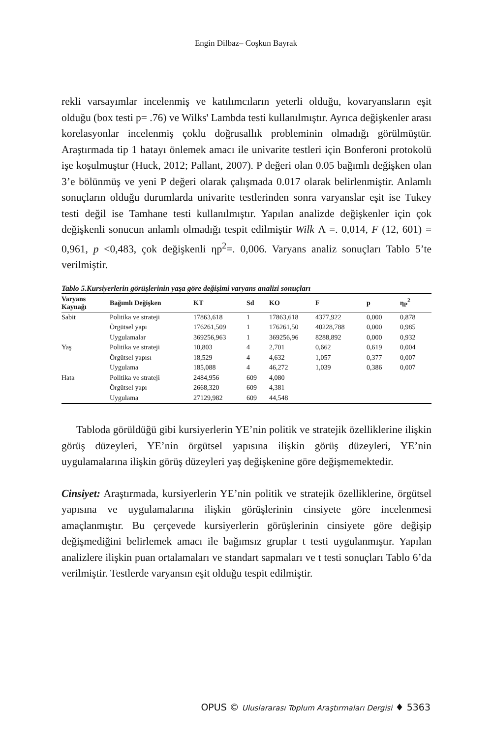Engin Dilbaz– Coşkun Bayrak
rekli varsayımlar incelenmiş ve katılımcıların yeterli olduğu, kovaryansların eşit olduğu (box testi p= .76) ve Wilks' Lambda testi kullanılmıştır. Ayrıca değişkenler arası korelasyonlar incelenmiş çoklu doğrusallık probleminin olmadığı görülmüştür. Araştırmada tip 1 hatayı önlemek amacı ile univarite testleri için Bonferoni protokolü işe koşulmuştur (Huck, 2012; Pallant, 2007). P değeri olan 0.05 bağımlı değişken olan 3’e bölünmüş ve yeni P değeri olarak çalışmada 0.017 olarak belirlenmiştir. Anlamlı sonuçların olduğu durumlarda univarite testlerinden sonra varyanslar eşit ise Tukey testi değil ise Tamhane testi kullanılmıştır. Yapılan analizde değişkenler için çok değişkenli sonucun anlamlı olmadığı tespit edilmiştir Wilk Λ =. 0,014, F (12, 601) = 0,961, p <0,483, çok değişkenli ηp<sup>2</sup>=. 0,006. Varyans analiz sonuçları Tablo 5’te verilmiştir.
Tablo 5.Kursiyerlerin görüşlerinin yaşa göre değişimi varyans analizi sonuçları
| Varyans Kaynağı | Bağımlı Değişken | KT | Sd | KO | F | p | η<sub>P</sub><sup>2</sup> |
| --- | --- | --- | --- | --- | --- | --- | --- |
| Sabit | Politika ve strateji | 17863,618 | 1 | 17863,618 | 4377,922 | 0,000 | 0,878 |
| | Örgütsel yapı | 176261,509 | 1 | 176261,50 | 40228,788 | 0,000 | 0,985 |
| | Uygulamalar | 369256,963 | 1 | 369256,96 | 8288,892 | 0,000 | 0,932 |
| Yaş | Politika ve strateji | 10,803 | 4 | 2,701 | 0,662 | 0,619 | 0,004 |
| | Örgütsel yapısı | 18,529 | 4 | 4,632 | 1,057 | 0,377 | 0,007 |
| | Uygulama | 185,088 | 4 | 46,272 | 1,039 | 0,386 | 0,007 |
| Hata | Politika ve strateji | 2484,956 | 609 | 4,080 | | | |
| | Örgütsel yapı | 2668,320 | 609 | 4,381 | | | |
| | Uygulama | 27129,982 | 609 | 44,548 | | | |
Tabloda görüldüğü gibi kursiyerlerin YE’nin politik ve stratejik özelliklerine ilişkin görüş düzeyleri, YE’nin örgütsel yapısına ilişkin görüş düzeyleri, YE’nin uygulamalarına ilişkin görüş düzeyleri yaş değişkenine göre değişmemektedir.
Cinsiyet: Araştırmada, kursiyerlerin YE’nin politik ve stratejik özelliklerine, örgütsel yapısına ve uygulamalarına ilişkin görüşlerinin cinsiyete göre incelenmesi amaçlanmıştır. Bu çerçevede kursiyerlerin görüşlerinin cinsiyete göre değişip değişmediğini belirlemek amacı ile bağımsız gruplar t testi uygulanmıştır. Yapılan analizlere ilişkin puan ortalamaları ve standart sapmaları ve t testi sonuçları Tablo 6’da verilmiştir. Testlerde varyansın eşit olduğu tespit edilmiştir.
OPUS © Uluslararası Toplum Araştırmaları Dergisi ♦ 5363